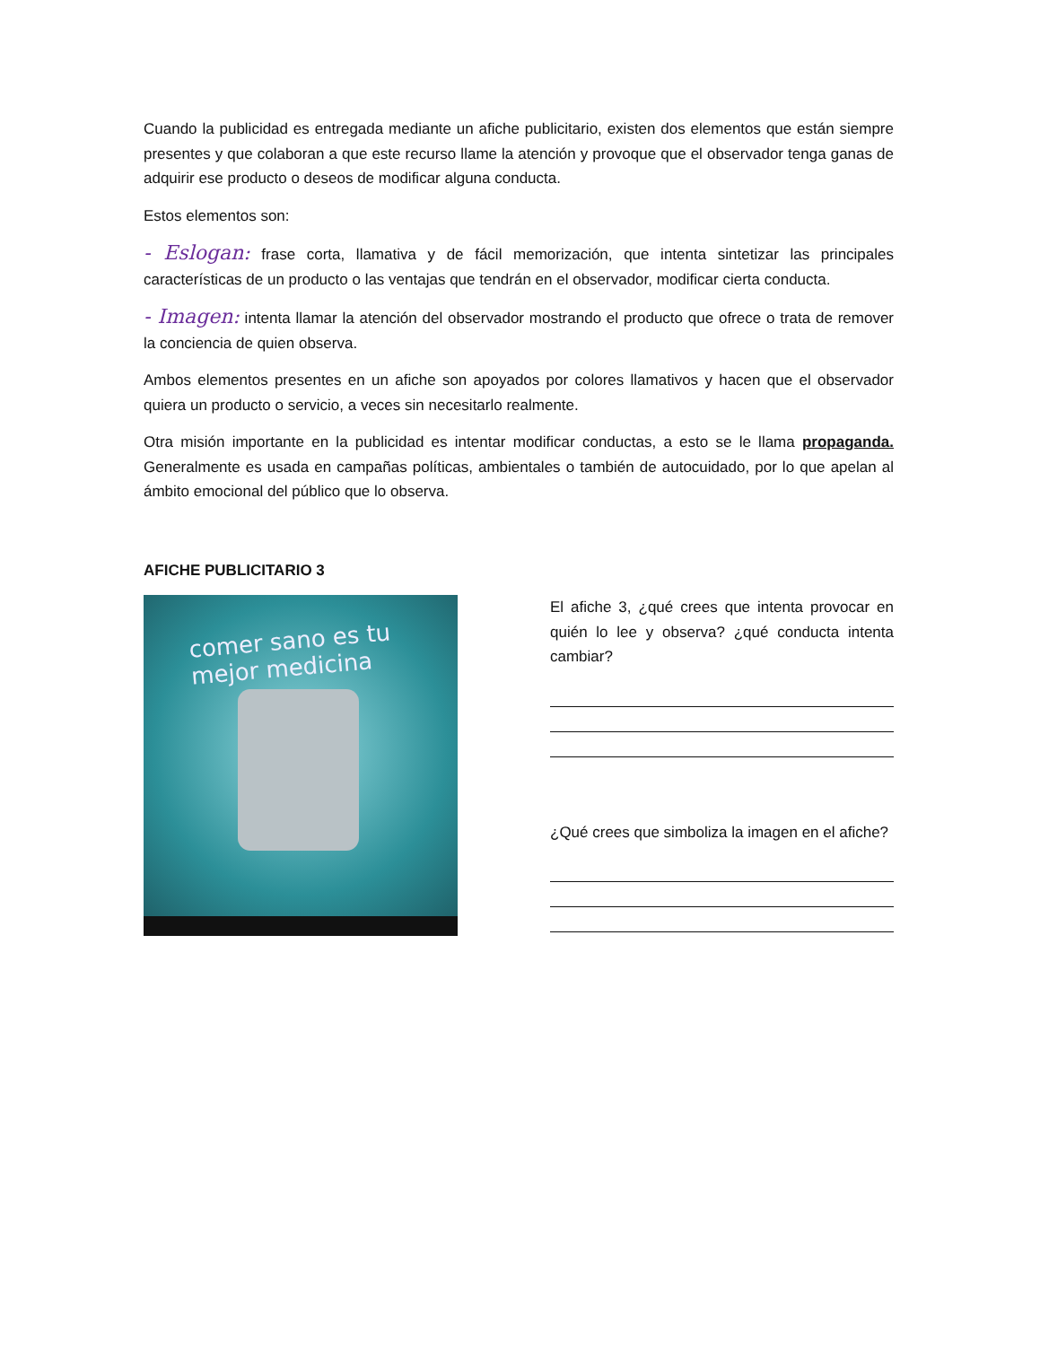Cuando la publicidad es entregada mediante un afiche publicitario, existen dos elementos que están siempre presentes y que colaboran a que este recurso llame la atención y provoque que el observador tenga ganas de adquirir ese producto o deseos de modificar alguna conducta.
Estos elementos son:
- Eslogan: frase corta, llamativa y de fácil memorización, que intenta sintetizar las principales características de un producto o las ventajas que tendrán en el observador, modificar cierta conducta.
- Imagen: intenta llamar la atención del observador mostrando el producto que ofrece o trata de remover la conciencia de quien observa.
Ambos elementos presentes en un afiche son apoyados por colores llamativos y hacen que el observador quiera un producto o servicio, a veces sin necesitarlo realmente.
Otra misión importante en la publicidad es intentar modificar conductas, a esto se le llama propaganda. Generalmente es usada en campañas políticas, ambientales o también de autocuidado, por lo que apelan al ámbito emocional del público que lo observa.
AFICHE PUBLICITARIO 3
comer sano es tu
mejor medicina
El afiche 3, ¿qué crees que intenta provocar en quién lo lee y observa? ¿qué conducta intenta cambiar?
¿Qué crees que simboliza la imagen en el afiche?